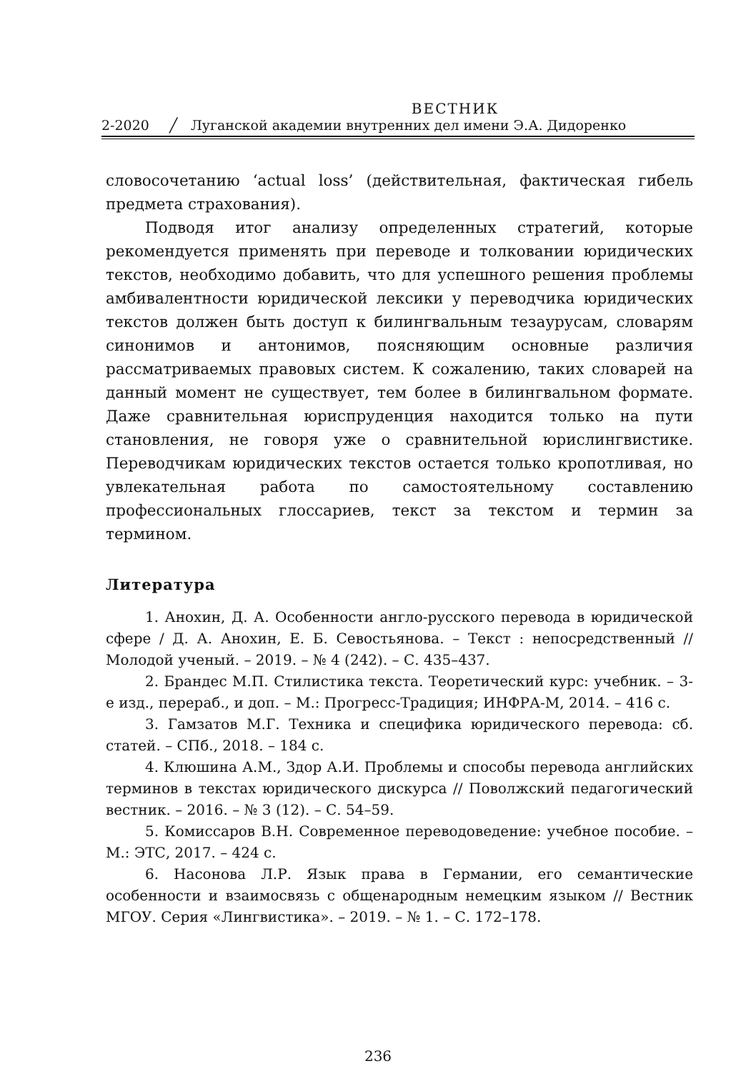ВЕСТНИК
2-2020 ╱ Луганской академии внутренних дел имени Э.А. Дидоренко
словосочетанию ‘actual loss’ (действительная, фактическая гибель предмета страхования).
Подводя итог анализу определенных стратегий, которые рекомендуется применять при переводе и толковании юридических текстов, необходимо добавить, что для успешного решения проблемы амбивалентности юридической лексики у переводчика юридических текстов должен быть доступ к билингвальным тезаурусам, словарям синонимов и антонимов, поясняющим основные различия рассматриваемых правовых систем. К сожалению, таких словарей на данный момент не существует, тем более в билингвальном формате. Даже сравнительная юриспруденция находится только на пути становления, не говоря уже о сравнительной юрислингвистике. Переводчикам юридических текстов остается только кропотливая, но увлекательная работа по самостоятельному составлению профессиональных глоссариев, текст за текстом и термин за термином.
Литература
1. Анохин, Д. А. Особенности англо-русского перевода в юридической сфере / Д. А. Анохин, Е. Б. Севостьянова. – Текст : непосредственный // Молодой ученый. – 2019. – № 4 (242). – С. 435–437.
2. Брандес М.П. Стилистика текста. Теоретический курс: учебник. – 3-е изд., перераб., и доп. – М.: Прогресс-Традиция; ИНФРА-М, 2014. – 416 с.
3. Гамзатов М.Г. Техника и специфика юридического перевода: сб. статей. – СПб., 2018. – 184 с.
4. Клюшина А.М., Здор А.И. Проблемы и способы перевода английских терминов в текстах юридического дискурса // Поволжский педагогический вестник. – 2016. – № 3 (12). – С. 54–59.
5. Комиссаров В.Н. Современное переводоведение: учебное пособие. – М.: ЭТС, 2017. – 424 с.
6. Насонова Л.Р. Язык права в Германии, его семантические особенности и взаимосвязь с общенародным немецким языком // Вестник МГОУ. Серия «Лингвистика». – 2019. – № 1. – С. 172–178.
236